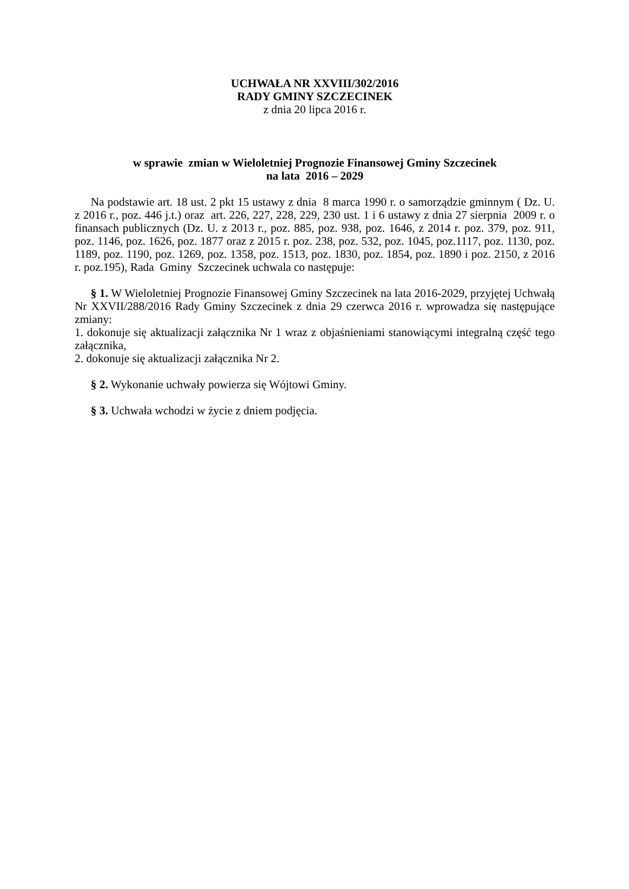UCHWAŁA NR XXVIII/302/2016
RADY GMINY SZCZECINEK
z dnia 20 lipca 2016 r.
w sprawie zmian w Wieloletniej Prognozie Finansowej Gminy Szczecinek
na lata 2016 – 2029
Na podstawie art. 18 ust. 2 pkt 15 ustawy z dnia 8 marca 1990 r. o samorządzie gminnym ( Dz. U. z 2016 r., poz. 446 j.t.) oraz art. 226, 227, 228, 229, 230 ust. 1 i 6 ustawy z dnia 27 sierpnia 2009 r. o finansach publicznych (Dz. U. z 2013 r., poz. 885, poz. 938, poz. 1646, z 2014 r. poz. 379, poz. 911, poz. 1146, poz. 1626, poz. 1877 oraz z 2015 r. poz. 238, poz. 532, poz. 1045, poz.1117, poz. 1130, poz. 1189, poz. 1190, poz. 1269, poz. 1358, poz. 1513, poz. 1830, poz. 1854, poz. 1890 i poz. 2150, z 2016 r. poz.195), Rada Gminy Szczecinek uchwala co następuje:
§ 1. W Wieloletniej Prognozie Finansowej Gminy Szczecinek na lata 2016-2029, przyjętej Uchwałą Nr XXVII/288/2016 Rady Gminy Szczecinek z dnia 29 czerwca 2016 r. wprowadza się następujące zmiany:
1. dokonuje się aktualizacji załącznika Nr 1 wraz z objaśnieniami stanowiącymi integralną część tego załącznika,
2. dokonuje się aktualizacji załącznika Nr 2.
§ 2. Wykonanie uchwały powierza się Wójtowi Gminy.
§ 3. Uchwała wchodzi w życie z dniem podjęcia.